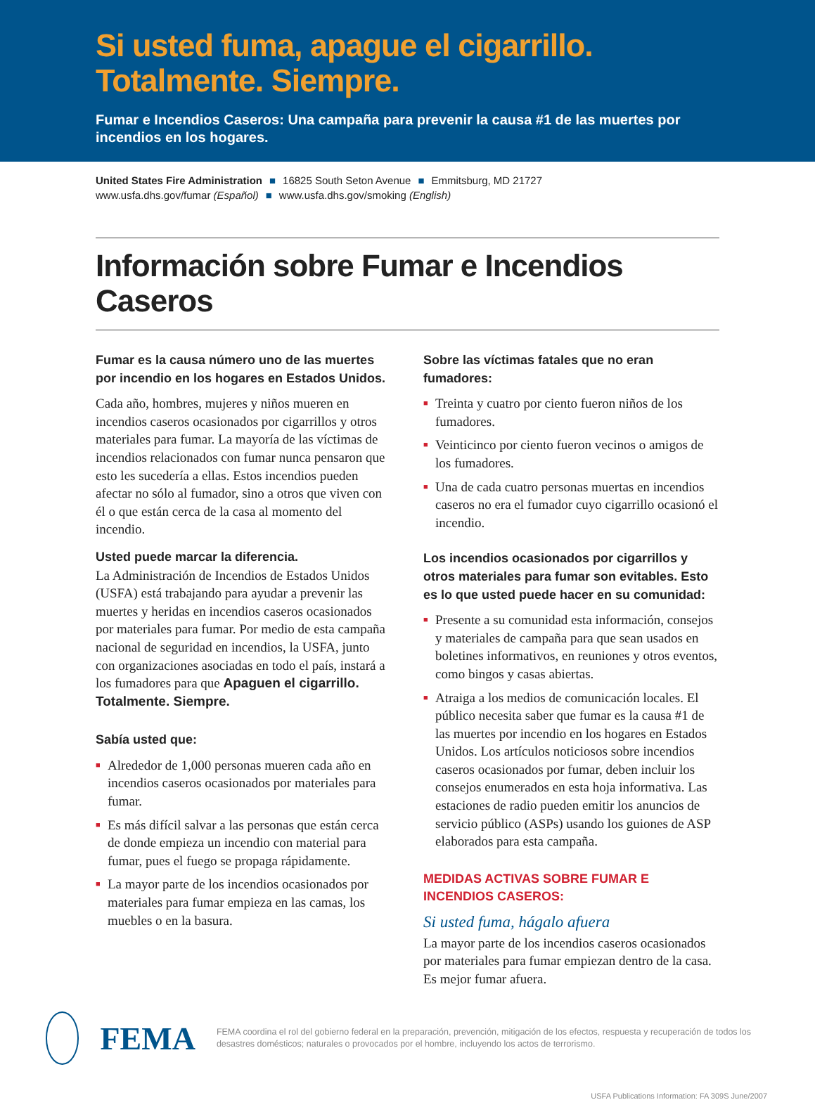Si usted fuma, apague el cigarrillo.
Totalmente. Siempre.
Fumar e Incendios Caseros: Una campaña para prevenir la causa #1 de las muertes por incendios en los hogares.
United States Fire Administration ■ 16825 South Seton Avenue ■ Emmitsburg, MD 21727
www.usfa.dhs.gov/fumar (Español) ■ www.usfa.dhs.gov/smoking (English)
Información sobre Fumar e Incendios Caseros
Fumar es la causa número uno de las muertes por incendio en los hogares en Estados Unidos.
Cada año, hombres, mujeres y niños mueren en incendios caseros ocasionados por cigarrillos y otros materiales para fumar. La mayoría de las víctimas de incendios relacionados con fumar nunca pensaron que esto les sucedería a ellas. Estos incendios pueden afectar no sólo al fumador, sino a otros que viven con él o que están cerca de la casa al momento del incendio.
Usted puede marcar la diferencia.
La Administración de Incendios de Estados Unidos (USFA) está trabajando para ayudar a prevenir las muertes y heridas en incendios caseros ocasionados por materiales para fumar. Por medio de esta campaña nacional de seguridad en incendios, la USFA, junto con organizaciones asociadas en todo el país, instará a los fumadores para que Apaguen el cigarrillo. Totalmente. Siempre.
Sabía usted que:
■ Alrededor de 1,000 personas mueren cada año en incendios caseros ocasionados por materiales para fumar.
■ Es más difícil salvar a las personas que están cerca de donde empieza un incendio con material para fumar, pues el fuego se propaga rápidamente.
■ La mayor parte de los incendios ocasionados por materiales para fumar empieza en las camas, los muebles o en la basura.
Sobre las víctimas fatales que no eran fumadores:
■ Treinta y cuatro por ciento fueron niños de los fumadores.
■ Veinticinco por ciento fueron vecinos o amigos de los fumadores.
■ Una de cada cuatro personas muertas en incendios caseros no era el fumador cuyo cigarrillo ocasionó el incendio.
Los incendios ocasionados por cigarrillos y otros materiales para fumar son evitables. Esto es lo que usted puede hacer en su comunidad:
■ Presente a su comunidad esta información, consejos y materiales de campaña para que sean usados en boletines informativos, en reuniones y otros eventos, como bingos y casas abiertas.
■ Atraiga a los medios de comunicación locales. El público necesita saber que fumar es la causa #1 de las muertes por incendio en los hogares en Estados Unidos. Los artículos noticiosos sobre incendios caseros ocasionados por fumar, deben incluir los consejos enumerados en esta hoja informativa. Las estaciones de radio pueden emitir los anuncios de servicio público (ASPs) usando los guiones de ASP elaborados para esta campaña.
MEDIDAS ACTIVAS SOBRE FUMAR E INCENDIOS CASEROS:
Si usted fuma, hágalo afuera
La mayor parte de los incendios caseros ocasionados por materiales para fumar empiezan dentro de la casa. Es mejor fumar afuera.
FEMA
FEMA coordina el rol del gobierno federal en la preparación, prevención, mitigación de los efectos, respuesta y recuperación de todos los desastres domésticos; naturales o provocados por el hombre, incluyendo los actos de terrorismo.
USFA Publications Information: FA 309S June/2007